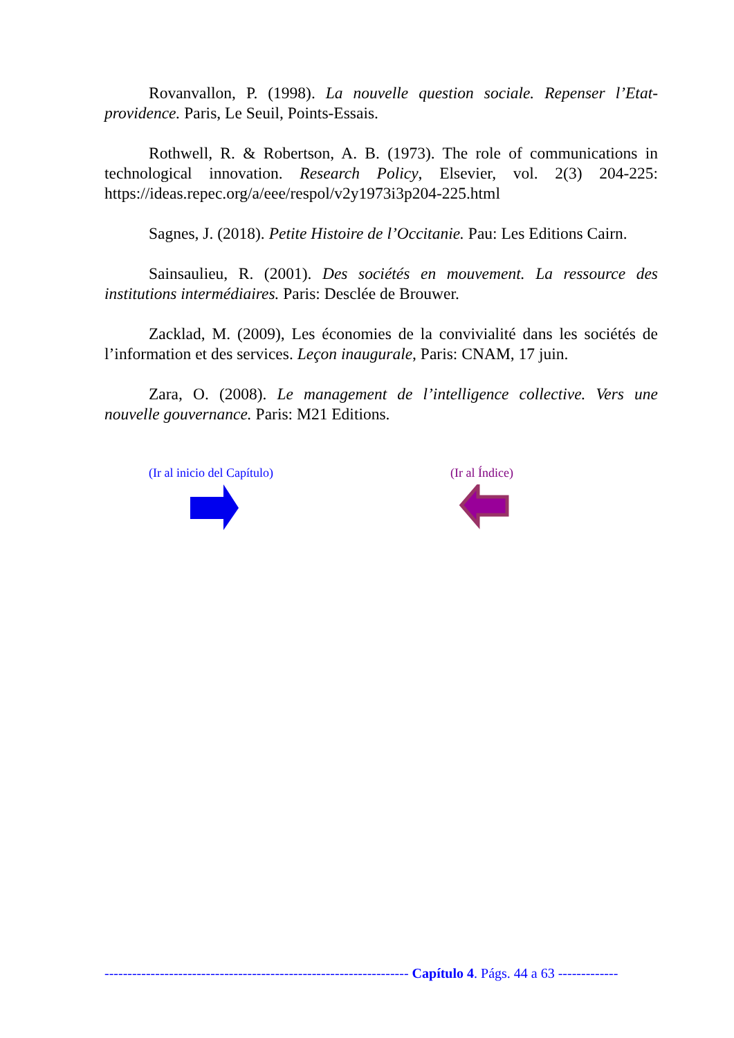Rovanvallon, P. (1998). La nouvelle question sociale. Repenser l’Etat-providence. Paris, Le Seuil, Points-Essais.
Rothwell, R. & Robertson, A. B. (1973). The role of communications in technological innovation. Research Policy, Elsevier, vol. 2(3) 204-225: https://ideas.repec.org/a/eee/respol/v2y1973i3p204-225.html
Sagnes, J. (2018). Petite Histoire de l’Occitanie. Pau: Les Editions Cairn.
Sainsaulieu, R. (2001). Des sociétés en mouvement. La ressource des institutions intermédiaires. Paris: Desclée de Brouwer.
Zacklad, M. (2009), Les économies de la convivialité dans les sociétés de l’information et des services. Leçon inaugurale, Paris: CNAM, 17 juin.
Zara, O. (2008). Le management de l’intelligence collective. Vers une nouvelle gouvernance. Paris: M21 Editions.
(Ir al inicio del Capítulo)
(Ir al Índice)
------------------------------------------------------------------ Capítulo 4. Págs. 44 a 63 -------------